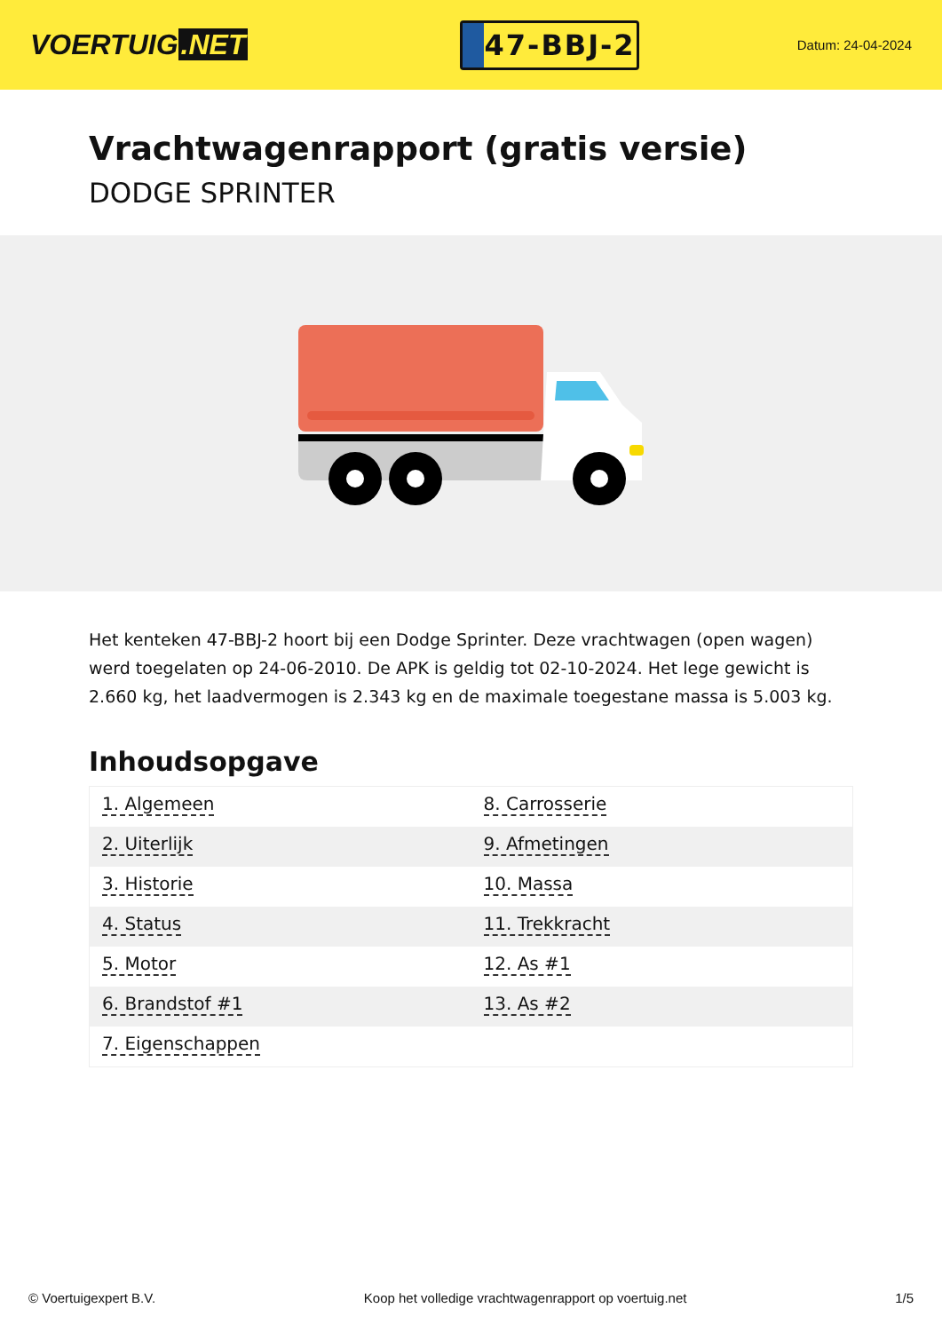VOERTUIG.NET
47-BBJ-2
Datum: 24-04-2024
Vrachtwagenrapport (gratis versie)
DODGE SPRINTER
Het kenteken 47-BBJ-2 hoort bij een Dodge Sprinter. Deze vrachtwagen (open wagen) werd toegelaten op 24-06-2010. De APK is geldig tot 02-10-2024. Het lege gewicht is 2.660 kg, het laadvermogen is 2.343 kg en de maximale toegestane massa is 5.003 kg.
Inhoudsopgave
| 1. Algemeen | 8. Carrosserie |
| 2. Uiterlijk | 9. Afmetingen |
| 3. Historie | 10. Massa |
| 4. Status | 11. Trekkracht |
| 5. Motor | 12. As #1 |
| 6. Brandstof #1 | 13. As #2 |
| 7. Eigenschappen | |
© Voertuigexpert B.V. Koop het volledige vrachtwagenrapport op voertuig.net 1/5